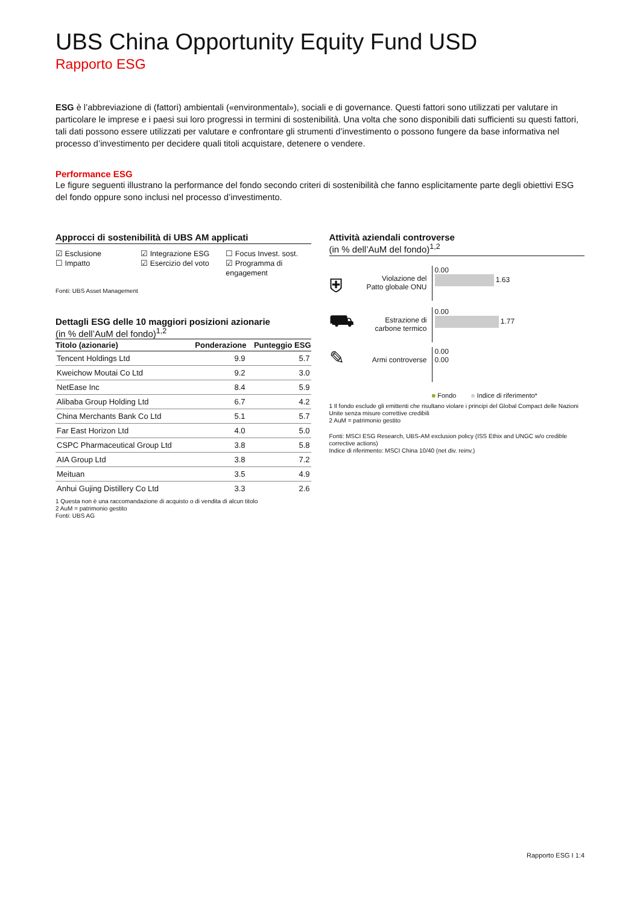UBS China Opportunity Equity Fund USD
Rapporto ESG
ESG è l’abbreviazione di (fattori) ambientali («environmental»), sociali e di governance. Questi fattori sono utilizzati per valutare in particolare le imprese e i paesi sui loro progressi in termini di sostenibilità. Una volta che sono disponibili dati sufficienti su questi fattori, tali dati possono essere utilizzati per valutare e confrontare gli strumenti d’investimento o possono fungere da base informativa nel processo d’investimento per decidere quali titoli acquistare, detenere o vendere.
Performance ESG
Le figure seguenti illustrano la performance del fondo secondo criteri di sostenibilità che fanno esplicitamente parte degli obiettivi ESG del fondo oppure sono inclusi nel processo d’investimento.
Approcci di sostenibilità di UBS AM applicati
☑ Esclusione
☐ Impatto
☑ Integrazione ESG
☑ Esercizio del voto
☐ Focus Invest. sost.
☑ Programma di engagement
Fonti: UBS Asset Management
Dettagli ESG delle 10 maggiori posizioni azionarie
(in % dell’AuM del fondo)<sup>1,2</sup>
| Titolo (azionarie) | Ponderazione | Punteggio ESG |
| --- | --- | --- |
| Tencent Holdings Ltd | 9.9 | 5.7 |
| Kweichow Moutai Co Ltd | 9.2 | 3.0 |
| NetEase Inc | 8.4 | 5.9 |
| Alibaba Group Holding Ltd | 6.7 | 4.2 |
| China Merchants Bank Co Ltd | 5.1 | 5.7 |
| Far East Horizon Ltd | 4.0 | 5.0 |
| CSPC Pharmaceutical Group Ltd | 3.8 | 5.8 |
| AIA Group Ltd | 3.8 | 7.2 |
| Meituan | 3.5 | 4.9 |
| Anhui Gujing Distillery Co Ltd | 3.3 | 2.6 |
1 Questa non è una raccomandazione di acquisto o di vendita di alcun titolo
2 AuM = patrimonio gestito
Fonti: UBS AG
Attività aziendali controverse
(in % dell’AuM del fondo)<sup>1,2</sup>
⛨
Violazione del Patto globale ONU
0.00
1.63
⛟
Estrazione di carbone termico
0.00
1.77
✎
Armi controverse
0.00
0.00
■ Fondo ■ Indice di riferimento*
1 Il fondo esclude gli emittenti che risultano violare i principi del Global Compact delle Nazioni Unite senza misure correttive credibili
2 AuM = patrimonio gestito
Fonti: MSCI ESG Research, UBS-AM exclusion policy (ISS Ethix and UNGC w/o credible corrective actions)
Indice di riferimento: MSCI China 10/40 (net div. reinv.)
Rapporto ESG I 1:4